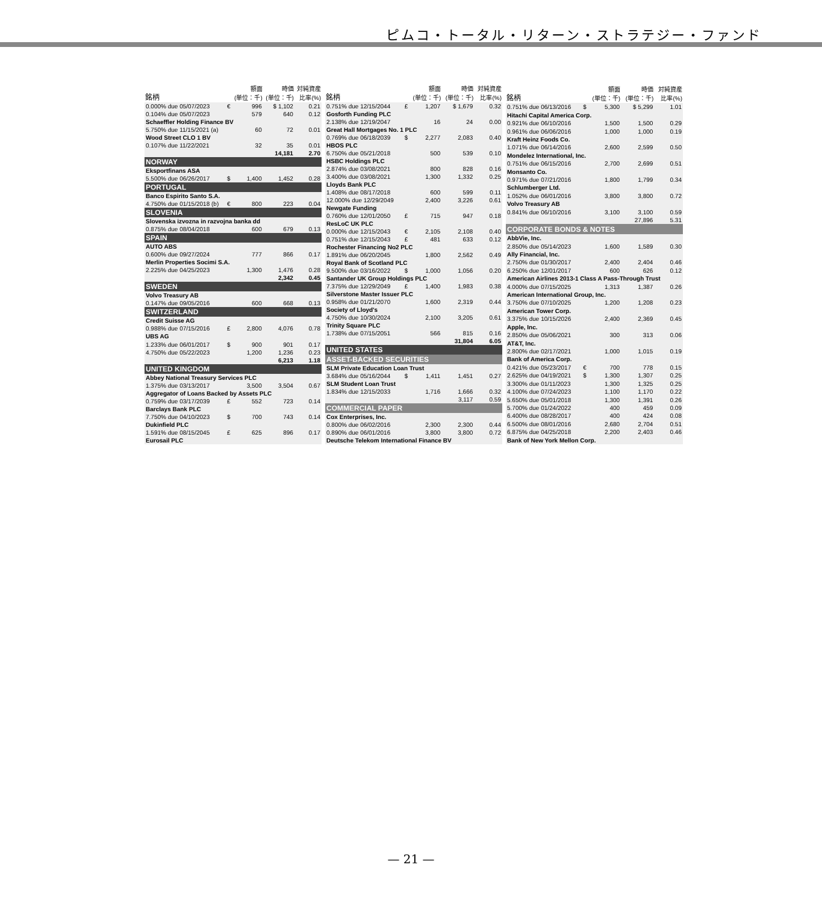ピムコ・トータル・リターン・ストラテジー・ファンド
| 銘柄 | | 額面 (単位：千) | 時価 (単位：千) | 対純資産 比率(%) |
| --- | --- | --- | --- | --- |
| 0.000% due 05/07/2023 | € | 996 | $ 1,102 | 0.21 |
| 0.104% due 05/07/2023 | | 579 | 640 | 0.12 |
| Schaeffler Holding Finance BV | | | | |
| 5.750% due 11/15/2021 (a) | | 60 | 72 | 0.01 |
| Wood Street CLO 1 BV | | | | |
| 0.107% due 11/22/2021 | | 32 | 35 | 0.01 |
| | | | 14,181 | 2.70 |
| NORWAY | | | | |
| Eksportfinans ASA | | | | |
| 5.500% due 06/26/2017 | $ | 1,400 | 1,452 | 0.28 |
| PORTUGAL | | | | |
| Banco Espirito Santo S.A. | | | | |
| 4.750% due 01/15/2018 (b) | € | 800 | 223 | 0.04 |
| SLOVENIA | | | | |
| Slovenska izvozna in razvojna banka dd | | | | |
| 0.875% due 08/04/2018 | | 600 | 679 | 0.13 |
| SPAIN | | | | |
| AUTO ABS | | | | |
| 0.600% due 09/27/2024 | | 777 | 866 | 0.17 |
| Merlin Properties Socimi S.A. | | | | |
| 2.225% due 04/25/2023 | | 1,300 | 1,476 | 0.28 |
| | | | 2,342 | 0.45 |
| SWEDEN | | | | |
| Volvo Treasury AB | | | | |
| 0.147% due 09/05/2016 | | 600 | 668 | 0.13 |
| SWITZERLAND | | | | |
| Credit Suisse AG | | | | |
| 0.988% due 07/15/2016 | £ | 2,800 | 4,076 | 0.78 |
| UBS AG | | | | |
| 1.233% due 06/01/2017 | $ | 900 | 901 | 0.17 |
| 4.750% due 05/22/2023 | | 1,200 | 1,236 | 0.23 |
| | | | 6,213 | 1.18 |
| UNITED KINGDOM | | | | |
| Abbey National Treasury Services PLC | | | | |
| 1.375% due 03/13/2017 | | 3,500 | 3,504 | 0.67 |
| Aggregator of Loans Backed by Assets PLC | | | | |
| 0.759% due 03/17/2039 | £ | 552 | 723 | 0.14 |
| Barclays Bank PLC | | | | |
| 7.750% due 04/10/2023 | $ | 700 | 743 | 0.14 |
| Dukinfield PLC | | | | |
| 1.591% due 08/15/2045 | £ | 625 | 896 | 0.17 |
| Eurosail PLC | | | | |
| 銘柄 | | 額面 (単位：千) | 時価 (単位：千) | 対純資産 比率(%) |
| --- | --- | --- | --- | --- |
| 0.751% due 12/15/2044 | £ | 1,207 | $ 1,679 | 0.32 |
| Gosforth Funding PLC | | | | |
| 2.138% due 12/19/2047 | | 16 | 24 | 0.00 |
| Great Hall Mortgages No. 1 PLC | | | | |
| 0.769% due 06/18/2039 | $ | 2,277 | 2,083 | 0.40 |
| HBOS PLC | | | | |
| 6.750% due 05/21/2018 | | 500 | 539 | 0.10 |
| HSBC Holdings PLC | | | | |
| 2.874% due 03/08/2021 | | 800 | 828 | 0.16 |
| 3.400% due 03/08/2021 | | 1,300 | 1,332 | 0.25 |
| Lloyds Bank PLC | | | | |
| 1.408% due 08/17/2018 | | 600 | 599 | 0.11 |
| 12.000% due 12/29/2049 | | 2,400 | 3,226 | 0.61 |
| Newgate Funding | | | | |
| 0.760% due 12/01/2050 | £ | 715 | 947 | 0.18 |
| ResLoC UK PLC | | | | |
| 0.000% due 12/15/2043 | € | 2,105 | 2,108 | 0.40 |
| 0.751% due 12/15/2043 | £ | 481 | 633 | 0.12 |
| Rochester Financing No2 PLC | | | | |
| 1.891% due 06/20/2045 | | 1,800 | 2,562 | 0.49 |
| Royal Bank of Scotland PLC | | | | |
| 9.500% due 03/16/2022 | $ | 1,000 | 1,056 | 0.20 |
| Santander UK Group Holdings PLC | | | | |
| 7.375% due 12/29/2049 | £ | 1,400 | 1,983 | 0.38 |
| Silverstone Master Issuer PLC | | | | |
| 0.958% due 01/21/2070 | | 1,600 | 2,319 | 0.44 |
| Society of Lloyd's | | | | |
| 4.750% due 10/30/2024 | | 2,100 | 3,205 | 0.61 |
| Trinity Square PLC | | | | |
| 1.738% due 07/15/2051 | | 566 | 815 | 0.16 |
| | | | 31,804 | 6.05 |
| UNITED STATES | | | | |
| ASSET-BACKED SECURITIES | | | | |
| SLM Private Education Loan Trust | | | | |
| 3.684% due 05/16/2044 | $ | 1,411 | 1,451 | 0.27 |
| SLM Student Loan Trust | | | | |
| 1.834% due 12/15/2033 | | 1,716 | 1,666 | 0.32 |
| | | | 3,117 | 0.59 |
| COMMERCIAL PAPER | | | | |
| Cox Enterprises, Inc. | | | | |
| 0.800% due 06/02/2016 | | 2,300 | 2,300 | 0.44 |
| 0.890% due 06/01/2016 | | 3,800 | 3,800 | 0.72 |
| Deutsche Telekom International Finance BV | | | | |
| 銘柄 | | 額面 (単位：千) | 時価 (単位：千) | 対純資産 比率(%) |
| --- | --- | --- | --- | --- |
| 0.751% due 06/13/2016 | $ | 5,300 | $ 5,299 | 1.01 |
| Hitachi Capital America Corp. | | | | |
| 0.921% due 06/10/2016 | | 1,500 | 1,500 | 0.29 |
| 0.961% due 06/06/2016 | | 1,000 | 1,000 | 0.19 |
| Kraft Heinz Foods Co. | | | | |
| 1.071% due 06/14/2016 | | 2,600 | 2,599 | 0.50 |
| Mondelez International, Inc. | | | | |
| 0.751% due 06/15/2016 | | 2,700 | 2,699 | 0.51 |
| Monsanto Co. | | | | |
| 0.971% due 07/21/2016 | | 1,800 | 1,799 | 0.34 |
| Schlumberger Ltd. | | | | |
| 1.052% due 06/01/2016 | | 3,800 | 3,800 | 0.72 |
| Volvo Treasury AB | | | | |
| 0.841% due 06/10/2016 | | 3,100 | 3,100 | 0.59 |
| | | | 27,896 | 5.31 |
| CORPORATE BONDS & NOTES | | | | |
| AbbVie, Inc. | | | | |
| 2.850% due 05/14/2023 | | 1,600 | 1,589 | 0.30 |
| Ally Financial, Inc. | | | | |
| 2.750% due 01/30/2017 | | 2,400 | 2,404 | 0.46 |
| 6.250% due 12/01/2017 | | 600 | 626 | 0.12 |
| American Airlines 2013-1 Class A Pass-Through Trust | | | | |
| 4.000% due 07/15/2025 | | 1,313 | 1,387 | 0.26 |
| American International Group, Inc. | | | | |
| 3.750% due 07/10/2025 | | 1,200 | 1,208 | 0.23 |
| American Tower Corp. | | | | |
| 3.375% due 10/15/2026 | | 2,400 | 2,369 | 0.45 |
| Apple, Inc. | | | | |
| 2.850% due 05/06/2021 | | 300 | 313 | 0.06 |
| AT&T, Inc. | | | | |
| 2.800% due 02/17/2021 | | 1,000 | 1,015 | 0.19 |
| Bank of America Corp. | | | | |
| 0.421% due 05/23/2017 | € | 700 | 778 | 0.15 |
| 2.625% due 04/19/2021 | $ | 1,300 | 1,307 | 0.25 |
| 3.300% due 01/11/2023 | | 1,300 | 1,325 | 0.25 |
| 4.100% due 07/24/2023 | | 1,100 | 1,170 | 0.22 |
| 5.650% due 05/01/2018 | | 1,300 | 1,391 | 0.26 |
| 5.700% due 01/24/2022 | | 400 | 459 | 0.09 |
| 6.400% due 08/28/2017 | | 400 | 424 | 0.08 |
| 6.500% due 08/01/2016 | | 2,680 | 2,704 | 0.51 |
| 6.875% due 04/25/2018 | | 2,200 | 2,403 | 0.46 |
| Bank of New York Mellon Corp. | | | | |
— 21 —